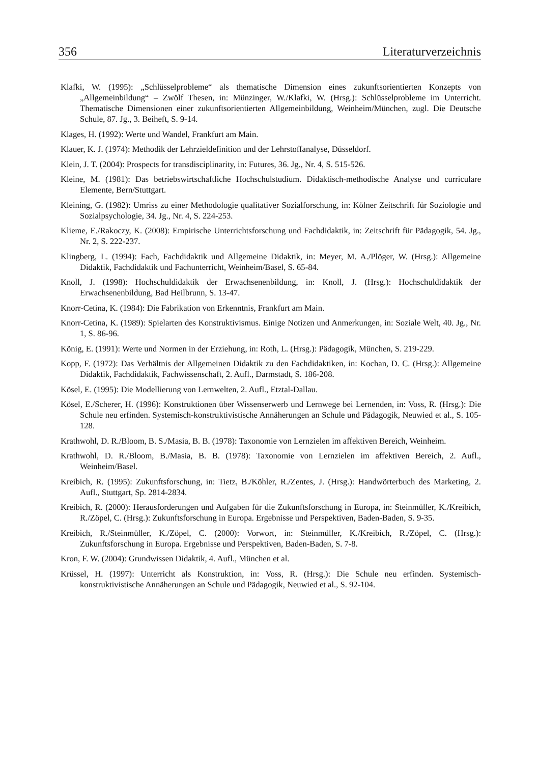356 Literaturverzeichnis
Klafki, W. (1995): „Schlüsselprobleme“ als thematische Dimension eines zukunftsorientierten Konzepts von „Allgemeinbildung“ – Zwölf Thesen, in: Münzinger, W./Klafki, W. (Hrsg.): Schlüsselprobleme im Unterricht. Thematische Dimensionen einer zukunftsorientierten Allgemeinbildung, Weinheim/München, zugl. Die Deutsche Schule, 87. Jg., 3. Beiheft, S. 9-14.
Klages, H. (1992): Werte und Wandel, Frankfurt am Main.
Klauer, K. J. (1974): Methodik der Lehrzieldefinition und der Lehrstoffanalyse, Düsseldorf.
Klein, J. T. (2004): Prospects for transdisciplinarity, in: Futures, 36. Jg., Nr. 4, S. 515-526.
Kleine, M. (1981): Das betriebswirtschaftliche Hochschulstudium. Didaktisch-methodische Analyse und curriculare Elemente, Bern/Stuttgart.
Kleining, G. (1982): Umriss zu einer Methodologie qualitativer Sozialforschung, in: Kölner Zeitschrift für Soziologie und Sozialpsychologie, 34. Jg., Nr. 4, S. 224-253.
Klieme, E./Rakoczy, K. (2008): Empirische Unterrichtsforschung und Fachdidaktik, in: Zeitschrift für Pädagogik, 54. Jg., Nr. 2, S. 222-237.
Klingberg, L. (1994): Fach, Fachdidaktik und Allgemeine Didaktik, in: Meyer, M. A./Plöger, W. (Hrsg.): Allgemeine Didaktik, Fachdidaktik und Fachunterricht, Weinheim/Basel, S. 65-84.
Knoll, J. (1998): Hochschuldidaktik der Erwachsenenbildung, in: Knoll, J. (Hrsg.): Hochschul­didaktik der Erwachsenenbildung, Bad Heilbrunn, S. 13-47.
Knorr-Cetina, K. (1984): Die Fabrikation von Erkenntnis, Frankfurt am Main.
Knorr-Cetina, K. (1989): Spielarten des Konstruktivismus. Einige Notizen und Anmerkungen, in: Soziale Welt, 40. Jg., Nr. 1, S. 86-96.
König, E. (1991): Werte und Normen in der Erziehung, in: Roth, L. (Hrsg.): Pädagogik, München, S. 219-229.
Kopp, F. (1972): Das Verhältnis der Allgemeinen Didaktik zu den Fachdidaktiken, in: Kochan, D. C. (Hrsg.): Allgemeine Didaktik, Fachdidaktik, Fachwissenschaft, 2. Aufl., Darmstadt, S. 186-208.
Kösel, E. (1995): Die Modellierung von Lernwelten, 2. Aufl., Etztal-Dallau.
Kösel, E./Scherer, H. (1996): Konstruktionen über Wissenserwerb und Lernwege bei Lernenden, in: Voss, R. (Hrsg.): Die Schule neu erfinden. Systemisch-konstruktivistische Annäherungen an Schule und Pädagogik, Neuwied et al., S. 105-128.
Krathwohl, D. R./Bloom, B. S./Masia, B. B. (1978): Taxonomie von Lernzielen im affektiven Bereich, Weinheim.
Krathwohl, D. R./Bloom, B./Masia, B. B. (1978): Taxonomie von Lernzielen im affektiven Bereich, 2. Aufl., Weinheim/Basel.
Kreibich, R. (1995): Zukunftsforschung, in: Tietz, B./Köhler, R./Zentes, J. (Hrsg.): Handwörterbuch des Marketing, 2. Aufl., Stuttgart, Sp. 2814-2834.
Kreibich, R. (2000): Herausforderungen und Aufgaben für die Zukunftsforschung in Europa, in: Steinmüller, K./Kreibich, R./Zöpel, C. (Hrsg.): Zukunftsforschung in Europa. Ergebnisse und Perspektiven, Baden-Baden, S. 9-35.
Kreibich, R./Steinmüller, K./Zöpel, C. (2000): Vorwort, in: Steinmüller, K./Kreibich, R./Zöpel, C. (Hrsg.): Zukunftsforschung in Europa. Ergebnisse und Perspektiven, Baden-Baden, S. 7-8.
Kron, F. W. (2004): Grundwissen Didaktik, 4. Aufl., München et al.
Krüssel, H. (1997): Unterricht als Konstruktion, in: Voss, R. (Hrsg.): Die Schule neu erfinden. Sys­temisch-konstruktivistische Annäherungen an Schule und Pädagogik, Neuwied et al., S. 92-104.